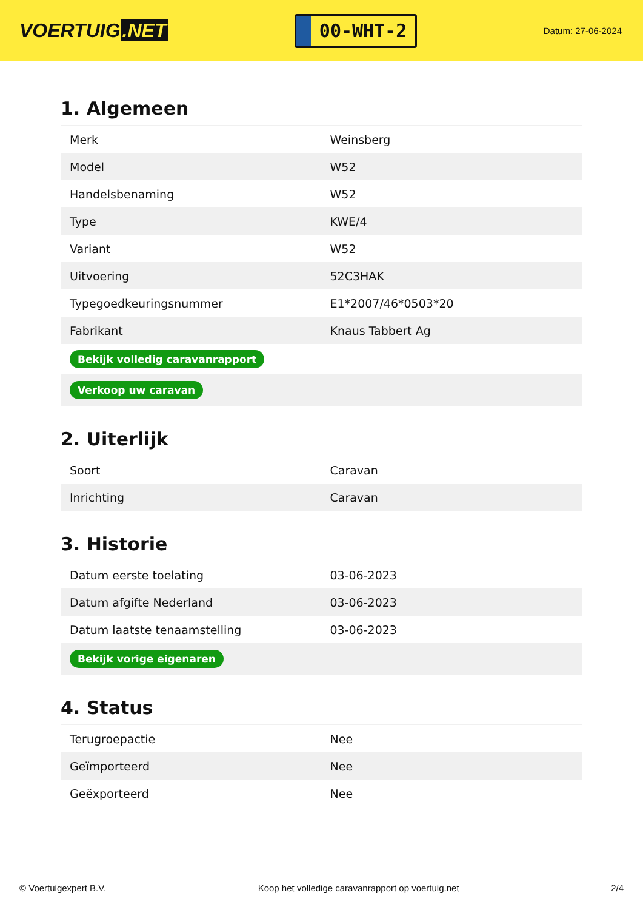VOERTUIG.NET
00-WHT-2
Datum: 27-06-2024
1. Algemeen
| Merk | Weinsberg |
| Model | W52 |
| Handelsbenaming | W52 |
| Type | KWE/4 |
| Variant | W52 |
| Uitvoering | 52C3HAK |
| Typegoedkeuringsnummer | E1*2007/46*0503*20 |
| Fabrikant | Knaus Tabbert Ag |
| Bekijk volledig caravanrapport | |
| Verkoop uw caravan | |
2. Uiterlijk
| Soort | Caravan |
| Inrichting | Caravan |
3. Historie
| Datum eerste toelating | 03-06-2023 |
| Datum afgifte Nederland | 03-06-2023 |
| Datum laatste tenaamstelling | 03-06-2023 |
| Bekijk vorige eigenaren | |
4. Status
| Terugroepactie | Nee |
| Geïmporteerd | Nee |
| Geëxporteerd | Nee |
© Voertuigexpert B.V. Koop het volledige caravanrapport op voertuig.net 2/4